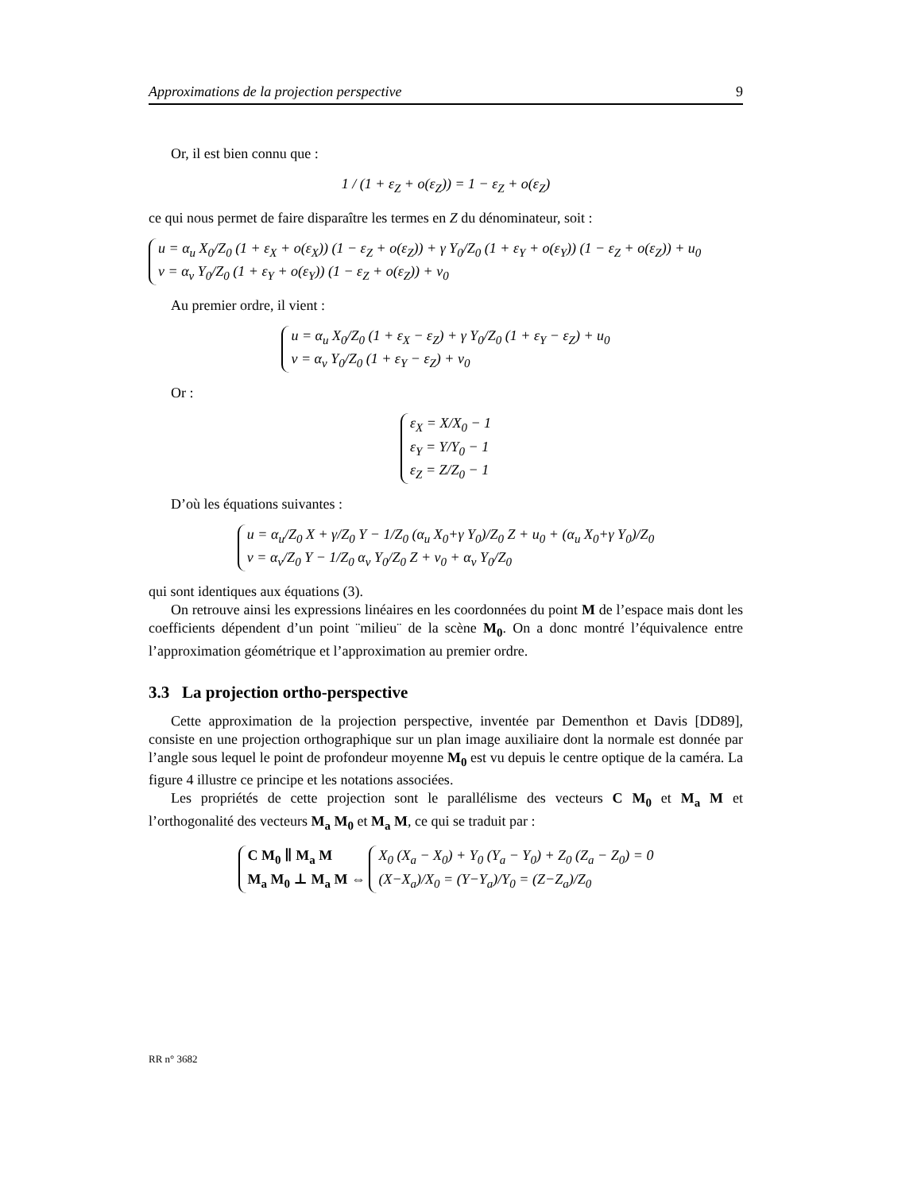Approximations de la projection perspective 9
Or, il est bien connu que :
1 / (1 + ε<sub>Z</sub> + o(ε<sub>Z</sub>)) = 1 − ε<sub>Z</sub> + o(ε<sub>Z</sub>)
ce qui nous permet de faire disparaître les termes en Z du dénominateur, soit :
u = α<sub>u</sub> X<sub>0</sub>/Z<sub>0</sub> (1 + ε<sub>X</sub> + o(ε<sub>X</sub>)) (1 − ε<sub>Z</sub> + o(ε<sub>Z</sub>)) + γ Y<sub>0</sub>/Z<sub>0</sub> (1 + ε<sub>Y</sub> + o(ε<sub>Y</sub>)) (1 − ε<sub>Z</sub> + o(ε<sub>Z</sub>)) + u<sub>0</sub>
v = α<sub>v</sub> Y<sub>0</sub>/Z<sub>0</sub> (1 + ε<sub>Y</sub> + o(ε<sub>Y</sub>)) (1 − ε<sub>Z</sub> + o(ε<sub>Z</sub>)) + v<sub>0</sub>
Au premier ordre, il vient :
u = α<sub>u</sub> X<sub>0</sub>/Z<sub>0</sub> (1 + ε<sub>X</sub> − ε<sub>Z</sub>) + γ Y<sub>0</sub>/Z<sub>0</sub> (1 + ε<sub>Y</sub> − ε<sub>Z</sub>) + u<sub>0</sub>
v = α<sub>v</sub> Y<sub>0</sub>/Z<sub>0</sub> (1 + ε<sub>Y</sub> − ε<sub>Z</sub>) + v<sub>0</sub>
Or :
ε<sub>X</sub> = X/X<sub>0</sub> − 1
ε<sub>Y</sub> = Y/Y<sub>0</sub> − 1
ε<sub>Z</sub> = Z/Z<sub>0</sub> − 1
D’où les équations suivantes :
u = α<sub>u</sub>/Z<sub>0</sub> X + γ/Z<sub>0</sub> Y − 1/Z<sub>0</sub> (α<sub>u</sub> X<sub>0</sub>+γ Y<sub>0</sub>)/Z<sub>0</sub> Z + u<sub>0</sub> + (α<sub>u</sub> X<sub>0</sub>+γ Y<sub>0</sub>)/Z<sub>0</sub>
v = α<sub>v</sub>/Z<sub>0</sub> Y − 1/Z<sub>0</sub> α<sub>v</sub> Y<sub>0</sub>/Z<sub>0</sub> Z + v<sub>0</sub> + α<sub>v</sub> Y<sub>0</sub>/Z<sub>0</sub>
qui sont identiques aux équations (3).
On retrouve ainsi les expressions linéaires en les coordonnées du point M de l’espace mais dont les coefficients dépendent d’un point ¨milieu¨ de la scène M<sub>0</sub>. On a donc montré l’équivalence entre l’approximation géométrique et l’approximation au premier ordre.
3.3 La projection ortho-perspective
Cette approximation de la projection perspective, inventée par Dementhon et Davis [DD89], consiste en une projection orthographique sur un plan image auxiliaire dont la normale est donnée par l’angle sous lequel le point de profondeur moyenne M<sub>0</sub> est vu depuis le centre optique de la caméra. La figure 4 illustre ce principe et les notations associées.
Les propriétés de cette projection sont le parallélisme des vecteurs C M<sub>0</sub> et M<sub>a</sub> M et l’orthogonalité des vecteurs M<sub>a</sub> M<sub>0</sub> et M<sub>a</sub> M, ce qui se traduit par :
C M<sub>0</sub> ∥ M<sub>a</sub> M
M<sub>a</sub> M<sub>0</sub> ⊥ M<sub>a</sub> M ⇔ X<sub>0</sub> (X<sub>a</sub> − X<sub>0</sub>) + Y<sub>0</sub> (Y<sub>a</sub> − Y<sub>0</sub>) + Z<sub>0</sub> (Z<sub>a</sub> − Z<sub>0</sub>) = 0
(X−X<sub>a</sub>)/X<sub>0</sub> = (Y−Y<sub>a</sub>)/Y<sub>0</sub> = (Z−Z<sub>a</sub>)/Z<sub>0</sub>
RR n° 3682